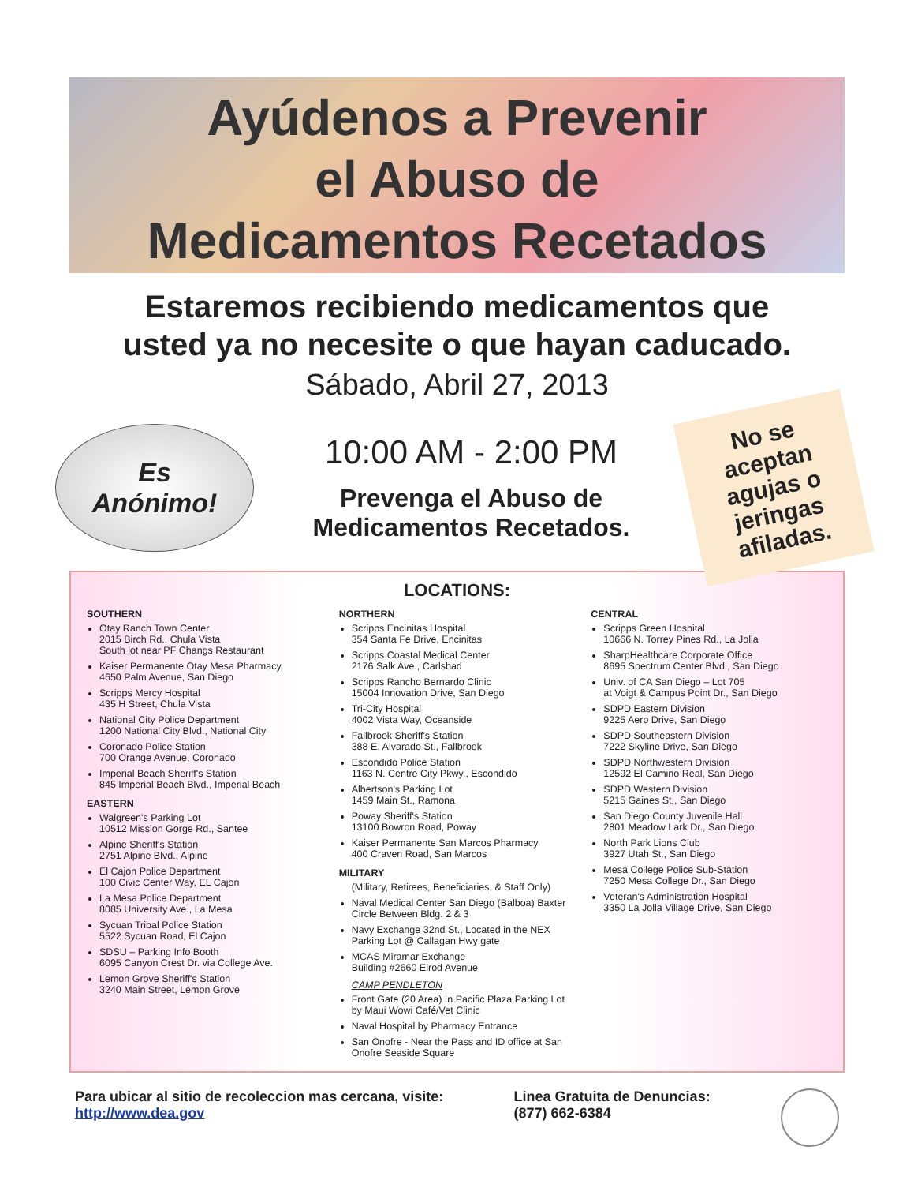Ayúdenos a Prevenir
el Abuso de
Medicamentos Recetados
Estaremos recibiendo medicamentos que
usted ya no necesite o que hayan caducado.
Sábado, Abril 27, 2013
Es
Anónimo!
10:00 AM - 2:00 PM
Prevenga el Abuso de
Medicamentos Recetados.
No se aceptan agujas o jeringas afiladas.
LOCATIONS:
SOUTHERN
Otay Ranch Town Center
2015 Birch Rd., Chula Vista
South lot near PF Changs Restaurant
Kaiser Permanente Otay Mesa Pharmacy
4650 Palm Avenue, San Diego
Scripps Mercy Hospital
435 H Street, Chula Vista
National City Police Department
1200 National City Blvd., National City
Coronado Police Station
700 Orange Avenue, Coronado
Imperial Beach Sheriff's Station
845 Imperial Beach Blvd., Imperial Beach
EASTERN
Walgreen's Parking Lot
10512 Mission Gorge Rd., Santee
Alpine Sheriff's Station
2751 Alpine Blvd., Alpine
El Cajon Police Department
100 Civic Center Way, EL Cajon
La Mesa Police Department
8085 University Ave., La Mesa
Sycuan Tribal Police Station
5522 Sycuan Road, El Cajon
SDSU – Parking Info Booth
6095 Canyon Crest Dr. via College Ave.
Lemon Grove Sheriff's Station
3240 Main Street, Lemon Grove
NORTHERN
Scripps Encinitas Hospital
354 Santa Fe Drive, Encinitas
Scripps Coastal Medical Center
2176 Salk Ave., Carlsbad
Scripps Rancho Bernardo Clinic
15004 Innovation Drive, San Diego
Tri-City Hospital
4002 Vista Way, Oceanside
Fallbrook Sheriff's Station
388 E. Alvarado St., Fallbrook
Escondido Police Station
1163 N. Centre City Pkwy., Escondido
Albertson's Parking Lot
1459 Main St., Ramona
Poway Sheriff's Station
13100 Bowron Road, Poway
Kaiser Permanente San Marcos Pharmacy
400 Craven Road, San Marcos
MILITARY
(Military, Retirees, Beneficiaries, & Staff Only)
Naval Medical Center San Diego (Balboa) Baxter Circle Between Bldg. 2 & 3
Navy Exchange 32nd St., Located in the NEX Parking Lot @ Callagan Hwy gate
MCAS Miramar Exchange
Building #2660 Elrod Avenue
CAMP PENDLETON
Front Gate (20 Area) In Pacific Plaza Parking Lot by Maui Wowi Café/Vet Clinic
Naval Hospital by Pharmacy Entrance
San Onofre - Near the Pass and ID office at San Onofre Seaside Square
CENTRAL
Scripps Green Hospital
10666 N. Torrey Pines Rd., La Jolla
SharpHealthcare Corporate Office
8695 Spectrum Center Blvd., San Diego
Univ. of CA San Diego – Lot 705
at Voigt & Campus Point Dr., San Diego
SDPD Eastern Division
9225 Aero Drive, San Diego
SDPD Southeastern Division
7222 Skyline Drive, San Diego
SDPD Northwestern Division
12592 El Camino Real, San Diego
SDPD Western Division
5215 Gaines St., San Diego
San Diego County Juvenile Hall
2801 Meadow Lark Dr., San Diego
North Park Lions Club
3927 Utah St., San Diego
Mesa College Police Sub-Station
7250 Mesa College Dr., San Diego
Veteran's Administration Hospital
3350 La Jolla Village Drive, San Diego
Para ubicar al sitio de recoleccion mas cercana, visite:
http://www.dea.gov
Linea Gratuita de Denuncias:
(877) 662-6384